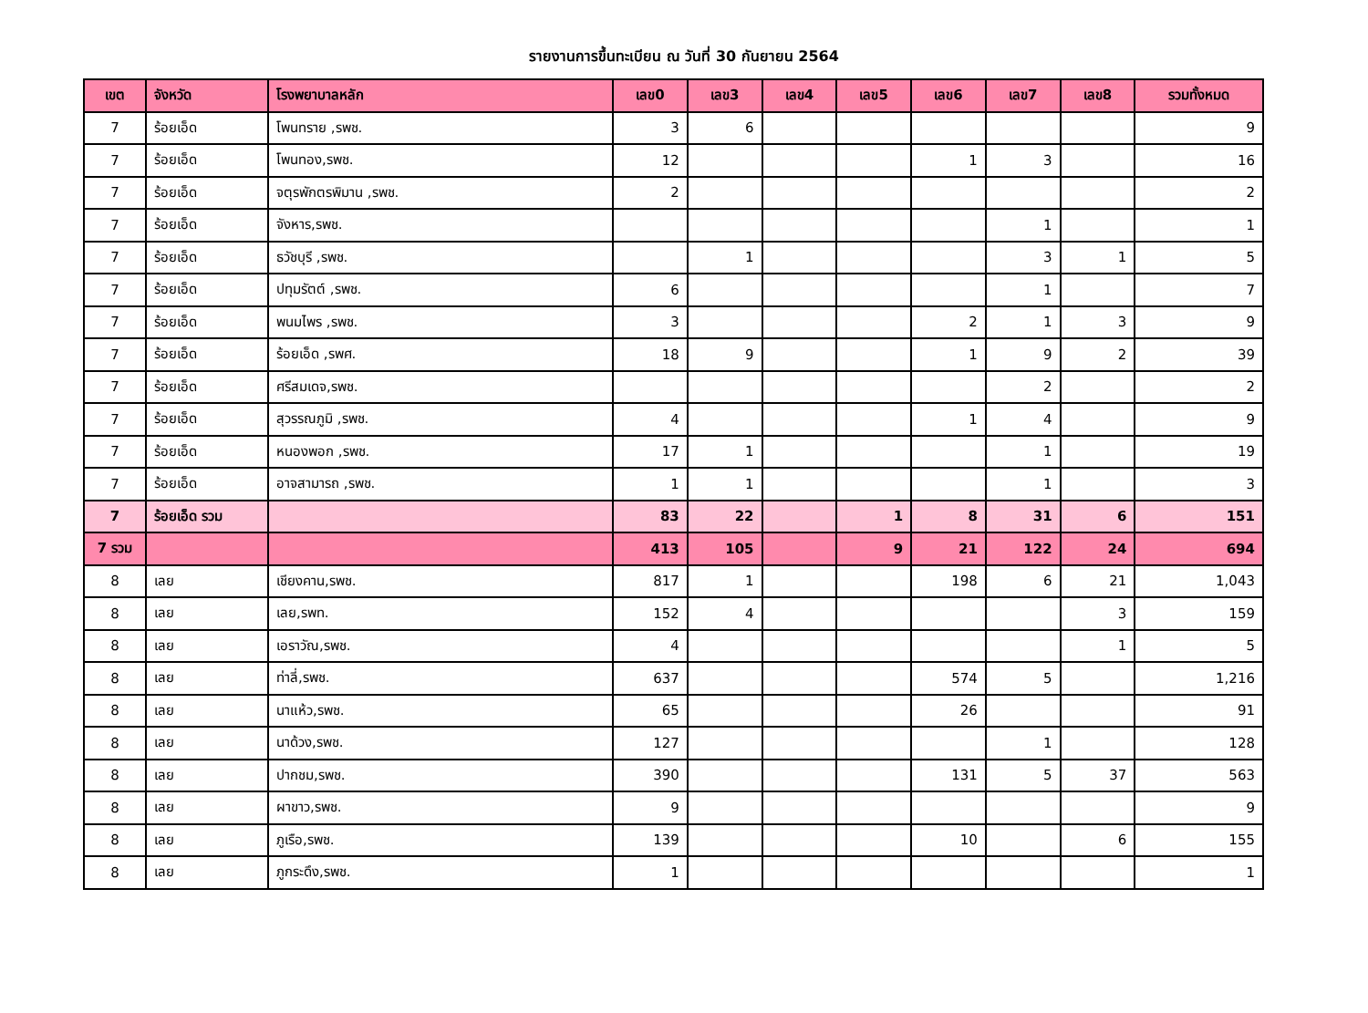รายงานการขึ้นทะเบียน ณ วันที่ 30 กันยายน 2564
| เขต | จังหวัด | โรงพยาบาลหลัก | เลข0 | เลข3 | เลข4 | เลข5 | เลข6 | เลข7 | เลข8 | รวมทั้งหมด |
| --- | --- | --- | --- | --- | --- | --- | --- | --- | --- | --- |
| 7 | ร้อยเอ็ด | โพนทราย ,รพช. | 3 | 6 | | | | | | 9 |
| 7 | ร้อยเอ็ด | โพนทอง,รพช. | 12 | | | | 1 | 3 | | 16 |
| 7 | ร้อยเอ็ด | จตุรพักตรพิมาน ,รพช. | 2 | | | | | | | 2 |
| 7 | ร้อยเอ็ด | จังหาร,รพช. | | | | | | 1 | | 1 |
| 7 | ร้อยเอ็ด | ธวัชบุรี ,รพช. | | 1 | | | | 3 | 1 | 5 |
| 7 | ร้อยเอ็ด | ปทุมรัตต์ ,รพช. | 6 | | | | | 1 | | 7 |
| 7 | ร้อยเอ็ด | พนมไพร ,รพช. | 3 | | | | 2 | 1 | 3 | 9 |
| 7 | ร้อยเอ็ด | ร้อยเอ็ด ,รพศ. | 18 | 9 | | | 1 | 9 | 2 | 39 |
| 7 | ร้อยเอ็ด | ศรีสมเดจ,รพช. | | | | | | 2 | | 2 |
| 7 | ร้อยเอ็ด | สุวรรณภูมิ ,รพช. | 4 | | | | 1 | 4 | | 9 |
| 7 | ร้อยเอ็ด | หนองพอก ,รพช. | 17 | 1 | | | | 1 | | 19 |
| 7 | ร้อยเอ็ด | อาจสามารถ ,รพช. | 1 | 1 | | | | 1 | | 3 |
| 7 | ร้อยเอ็ด รวม | | 83 | 22 | | 1 | 8 | 31 | 6 | 151 |
| 7 รวม | | | 413 | 105 | | 9 | 21 | 122 | 24 | 694 |
| 8 | เลย | เชียงคาน,รพช. | 817 | 1 | | | 198 | 6 | 21 | 1,043 |
| 8 | เลย | เลย,รพท. | 152 | 4 | | | | | 3 | 159 |
| 8 | เลย | เอราวัณ,รพช. | 4 | | | | | | 1 | 5 |
| 8 | เลย | ท่าลี่,รพช. | 637 | | | | 574 | 5 | | 1,216 |
| 8 | เลย | นาแห้ว,รพช. | 65 | | | | 26 | | | 91 |
| 8 | เลย | นาด้วง,รพช. | 127 | | | | | 1 | | 128 |
| 8 | เลย | ปากชม,รพช. | 390 | | | | 131 | 5 | 37 | 563 |
| 8 | เลย | ผาขาว,รพช. | 9 | | | | | | | 9 |
| 8 | เลย | ภูเรือ,รพช. | 139 | | | | 10 | | 6 | 155 |
| 8 | เลย | ภูกระดึง,รพช. | 1 | | | | | | | 1 |